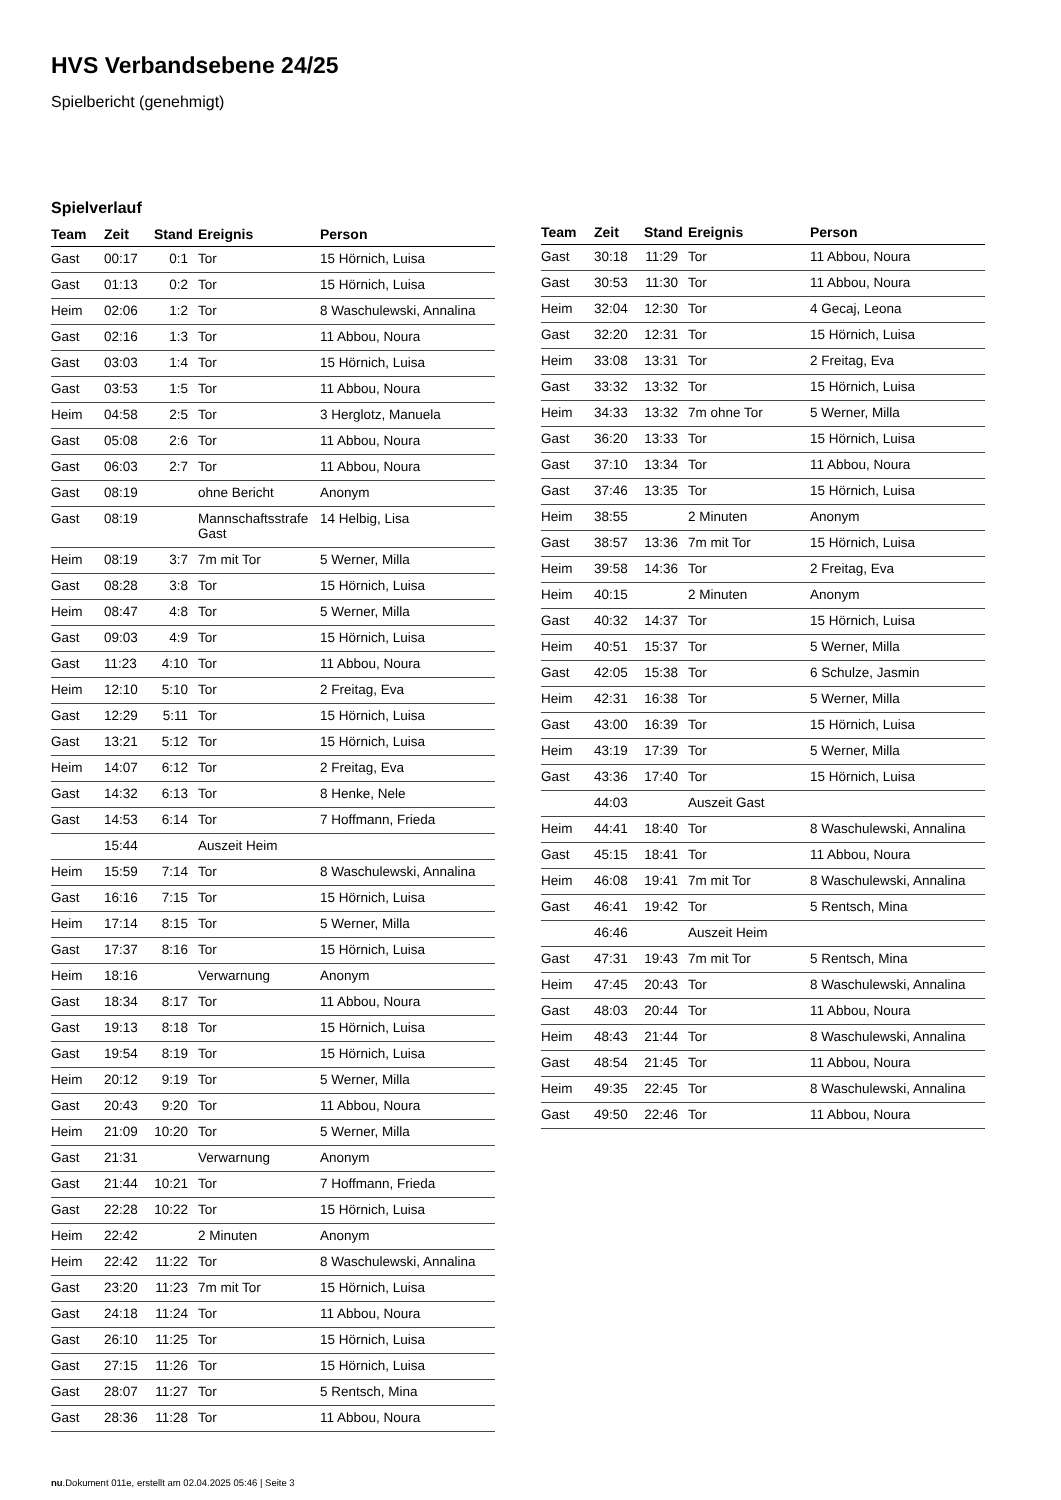HVS Verbandsebene 24/25
Spielbericht (genehmigt)
Spielverlauf
| Team | Zeit | Stand | Ereignis | Person |
| --- | --- | --- | --- | --- |
| Gast | 00:17 | 0:1 | Tor | 15 Hörnich, Luisa |
| Gast | 01:13 | 0:2 | Tor | 15 Hörnich, Luisa |
| Heim | 02:06 | 1:2 | Tor | 8 Waschulewski, Annalina |
| Gast | 02:16 | 1:3 | Tor | 11 Abbou, Noura |
| Gast | 03:03 | 1:4 | Tor | 15 Hörnich, Luisa |
| Gast | 03:53 | 1:5 | Tor | 11 Abbou, Noura |
| Heim | 04:58 | 2:5 | Tor | 3 Herglotz, Manuela |
| Gast | 05:08 | 2:6 | Tor | 11 Abbou, Noura |
| Gast | 06:03 | 2:7 | Tor | 11 Abbou, Noura |
| Gast | 08:19 | | ohne Bericht | Anonym |
| Gast | 08:19 | | Mannschaftsstrafe Gast | 14 Helbig, Lisa |
| Heim | 08:19 | 3:7 | 7m mit Tor | 5 Werner, Milla |
| Gast | 08:28 | 3:8 | Tor | 15 Hörnich, Luisa |
| Heim | 08:47 | 4:8 | Tor | 5 Werner, Milla |
| Gast | 09:03 | 4:9 | Tor | 15 Hörnich, Luisa |
| Gast | 11:23 | 4:10 | Tor | 11 Abbou, Noura |
| Heim | 12:10 | 5:10 | Tor | 2 Freitag, Eva |
| Gast | 12:29 | 5:11 | Tor | 15 Hörnich, Luisa |
| Gast | 13:21 | 5:12 | Tor | 15 Hörnich, Luisa |
| Heim | 14:07 | 6:12 | Tor | 2 Freitag, Eva |
| Gast | 14:32 | 6:13 | Tor | 8 Henke, Nele |
| Gast | 14:53 | 6:14 | Tor | 7 Hoffmann, Frieda |
| | 15:44 | | Auszeit Heim | |
| Heim | 15:59 | 7:14 | Tor | 8 Waschulewski, Annalina |
| Gast | 16:16 | 7:15 | Tor | 15 Hörnich, Luisa |
| Heim | 17:14 | 8:15 | Tor | 5 Werner, Milla |
| Gast | 17:37 | 8:16 | Tor | 15 Hörnich, Luisa |
| Heim | 18:16 | | Verwarnung | Anonym |
| Gast | 18:34 | 8:17 | Tor | 11 Abbou, Noura |
| Gast | 19:13 | 8:18 | Tor | 15 Hörnich, Luisa |
| Gast | 19:54 | 8:19 | Tor | 15 Hörnich, Luisa |
| Heim | 20:12 | 9:19 | Tor | 5 Werner, Milla |
| Gast | 20:43 | 9:20 | Tor | 11 Abbou, Noura |
| Heim | 21:09 | 10:20 | Tor | 5 Werner, Milla |
| Gast | 21:31 | | Verwarnung | Anonym |
| Gast | 21:44 | 10:21 | Tor | 7 Hoffmann, Frieda |
| Gast | 22:28 | 10:22 | Tor | 15 Hörnich, Luisa |
| Heim | 22:42 | | 2 Minuten | Anonym |
| Heim | 22:42 | 11:22 | Tor | 8 Waschulewski, Annalina |
| Gast | 23:20 | 11:23 | 7m mit Tor | 15 Hörnich, Luisa |
| Gast | 24:18 | 11:24 | Tor | 11 Abbou, Noura |
| Gast | 26:10 | 11:25 | Tor | 15 Hörnich, Luisa |
| Gast | 27:15 | 11:26 | Tor | 15 Hörnich, Luisa |
| Gast | 28:07 | 11:27 | Tor | 5 Rentsch, Mina |
| Gast | 28:36 | 11:28 | Tor | 11 Abbou, Noura |
| Team | Zeit | Stand | Ereignis | Person |
| --- | --- | --- | --- | --- |
| Gast | 30:18 | 11:29 | Tor | 11 Abbou, Noura |
| Gast | 30:53 | 11:30 | Tor | 11 Abbou, Noura |
| Heim | 32:04 | 12:30 | Tor | 4 Gecaj, Leona |
| Gast | 32:20 | 12:31 | Tor | 15 Hörnich, Luisa |
| Heim | 33:08 | 13:31 | Tor | 2 Freitag, Eva |
| Gast | 33:32 | 13:32 | Tor | 15 Hörnich, Luisa |
| Heim | 34:33 | 13:32 | 7m ohne Tor | 5 Werner, Milla |
| Gast | 36:20 | 13:33 | Tor | 15 Hörnich, Luisa |
| Gast | 37:10 | 13:34 | Tor | 11 Abbou, Noura |
| Gast | 37:46 | 13:35 | Tor | 15 Hörnich, Luisa |
| Heim | 38:55 | | 2 Minuten | Anonym |
| Gast | 38:57 | 13:36 | 7m mit Tor | 15 Hörnich, Luisa |
| Heim | 39:58 | 14:36 | Tor | 2 Freitag, Eva |
| Heim | 40:15 | | 2 Minuten | Anonym |
| Gast | 40:32 | 14:37 | Tor | 15 Hörnich, Luisa |
| Heim | 40:51 | 15:37 | Tor | 5 Werner, Milla |
| Gast | 42:05 | 15:38 | Tor | 6 Schulze, Jasmin |
| Heim | 42:31 | 16:38 | Tor | 5 Werner, Milla |
| Gast | 43:00 | 16:39 | Tor | 15 Hörnich, Luisa |
| Heim | 43:19 | 17:39 | Tor | 5 Werner, Milla |
| Gast | 43:36 | 17:40 | Tor | 15 Hörnich, Luisa |
| | 44:03 | | Auszeit Gast | |
| Heim | 44:41 | 18:40 | Tor | 8 Waschulewski, Annalina |
| Gast | 45:15 | 18:41 | Tor | 11 Abbou, Noura |
| Heim | 46:08 | 19:41 | 7m mit Tor | 8 Waschulewski, Annalina |
| Gast | 46:41 | 19:42 | Tor | 5 Rentsch, Mina |
| | 46:46 | | Auszeit Heim | |
| Gast | 47:31 | 19:43 | 7m mit Tor | 5 Rentsch, Mina |
| Heim | 47:45 | 20:43 | Tor | 8 Waschulewski, Annalina |
| Gast | 48:03 | 20:44 | Tor | 11 Abbou, Noura |
| Heim | 48:43 | 21:44 | Tor | 8 Waschulewski, Annalina |
| Gast | 48:54 | 21:45 | Tor | 11 Abbou, Noura |
| Heim | 49:35 | 22:45 | Tor | 8 Waschulewski, Annalina |
| Gast | 49:50 | 22:46 | Tor | 11 Abbou, Noura |
nu.Dokument 011e, erstellt am 02.04.2025 05:46 | Seite 3